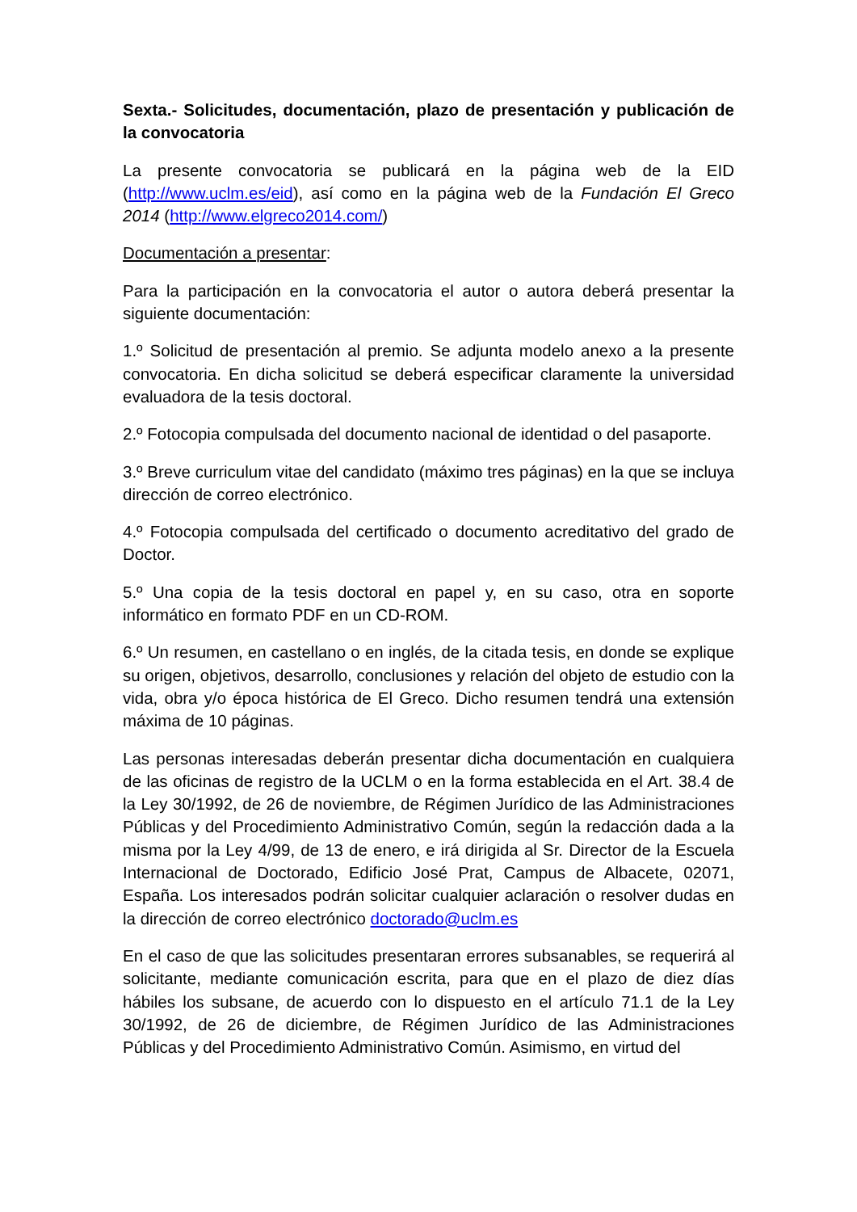Sexta.- Solicitudes, documentación, plazo de presentación y publicación de la convocatoria
La presente convocatoria se publicará en la página web de la EID (http://www.uclm.es/eid), así como en la página web de la Fundación El Greco 2014 (http://www.elgreco2014.com/)
Documentación a presentar:
Para la participación en la convocatoria el autor o autora deberá presentar la siguiente documentación:
1.º Solicitud de presentación al premio. Se adjunta modelo anexo a la presente convocatoria. En dicha solicitud se deberá especificar claramente la universidad evaluadora de la tesis doctoral.
2.º Fotocopia compulsada del documento nacional de identidad o del pasaporte.
3.º Breve curriculum vitae del candidato (máximo tres páginas) en la que se incluya dirección de correo electrónico.
4.º Fotocopia compulsada del certificado o documento acreditativo del grado de Doctor.
5.º Una copia de la tesis doctoral en papel y, en su caso, otra en soporte informático en formato PDF en un CD-ROM.
6.º Un resumen, en castellano o en inglés, de la citada tesis, en donde se explique su origen, objetivos, desarrollo, conclusiones y relación del objeto de estudio con la vida, obra y/o época histórica de El Greco. Dicho resumen tendrá una extensión máxima de 10 páginas.
Las personas interesadas deberán presentar dicha documentación en cualquiera de las oficinas de registro de la UCLM o en la forma establecida en el Art. 38.4 de la Ley 30/1992, de 26 de noviembre, de Régimen Jurídico de las Administraciones Públicas y del Procedimiento Administrativo Común, según la redacción dada a la misma por la Ley 4/99, de 13 de enero, e irá dirigida al Sr. Director de la Escuela Internacional de Doctorado, Edificio José Prat, Campus de Albacete, 02071, España. Los interesados podrán solicitar cualquier aclaración o resolver dudas en la dirección de correo electrónico doctorado@uclm.es
En el caso de que las solicitudes presentaran errores subsanables, se requerirá al solicitante, mediante comunicación escrita, para que en el plazo de diez días hábiles los subsane, de acuerdo con lo dispuesto en el artículo 71.1 de la Ley 30/1992, de 26 de diciembre, de Régimen Jurídico de las Administraciones Públicas y del Procedimiento Administrativo Común. Asimismo, en virtud del